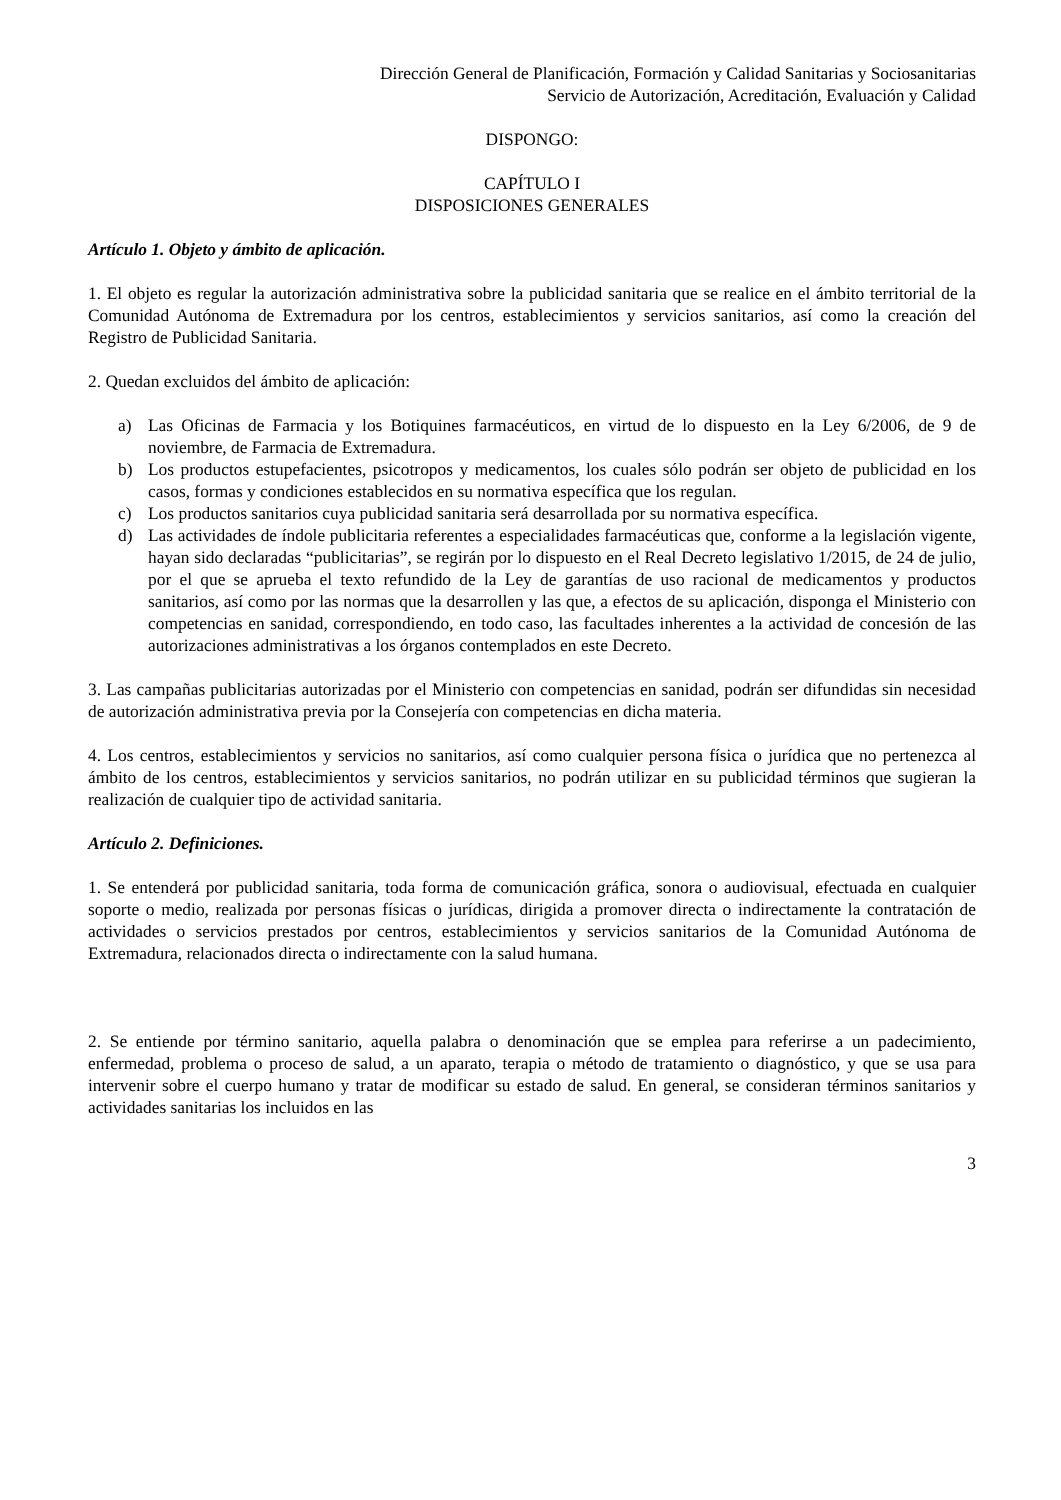Dirección General de Planificación, Formación y Calidad Sanitarias y Sociosanitarias
Servicio de Autorización, Acreditación, Evaluación y Calidad
DISPONGO:
CAPÍTULO I
DISPOSICIONES GENERALES
Artículo 1. Objeto y ámbito de aplicación.
1. El objeto es regular la autorización administrativa sobre la publicidad sanitaria que se realice en el ámbito territorial de la Comunidad Autónoma de Extremadura por los centros, establecimientos y servicios sanitarios, así como la creación del Registro de Publicidad Sanitaria.
2. Quedan excluidos del ámbito de aplicación:
a) Las Oficinas de Farmacia y los Botiquines farmacéuticos, en virtud de lo dispuesto en la Ley 6/2006, de 9 de noviembre, de Farmacia de Extremadura.
b) Los productos estupefacientes, psicotropos y medicamentos, los cuales sólo podrán ser objeto de publicidad en los casos, formas y condiciones establecidos en su normativa específica que los regulan.
c) Los productos sanitarios cuya publicidad sanitaria será desarrollada por su normativa específica.
d) Las actividades de índole publicitaria referentes a especialidades farmacéuticas que, conforme a la legislación vigente, hayan sido declaradas “publicitarias”, se regirán por lo dispuesto en el Real Decreto legislativo 1/2015, de 24 de julio, por el que se aprueba el texto refundido de la Ley de garantías de uso racional de medicamentos y productos sanitarios, así como por las normas que la desarrollen y las que, a efectos de su aplicación, disponga el Ministerio con competencias en sanidad, correspondiendo, en todo caso, las facultades inherentes a la actividad de concesión de las autorizaciones administrativas a los órganos contemplados en este Decreto.
3. Las campañas publicitarias autorizadas por el Ministerio con competencias en sanidad, podrán ser difundidas sin necesidad de autorización administrativa previa por la Consejería con competencias en dicha materia.
4. Los centros, establecimientos y servicios no sanitarios, así como cualquier persona física o jurídica que no pertenezca al ámbito de los centros, establecimientos y servicios sanitarios, no podrán utilizar en su publicidad términos que sugieran la realización de cualquier tipo de actividad sanitaria.
Artículo 2. Definiciones.
1. Se entenderá por publicidad sanitaria, toda forma de comunicación gráfica, sonora o audiovisual, efectuada en cualquier soporte o medio, realizada por personas físicas o jurídicas, dirigida a promover directa o indirectamente la contratación de actividades o servicios prestados por centros, establecimientos y servicios sanitarios de la Comunidad Autónoma de Extremadura, relacionados directa o indirectamente con la salud humana.
2. Se entiende por término sanitario, aquella palabra o denominación que se emplea para referirse a un padecimiento, enfermedad, problema o proceso de salud, a un aparato, terapia o método de tratamiento o diagnóstico, y que se usa para intervenir sobre el cuerpo humano y tratar de modificar su estado de salud. En general, se consideran términos sanitarios y actividades sanitarias los incluidos en las
3